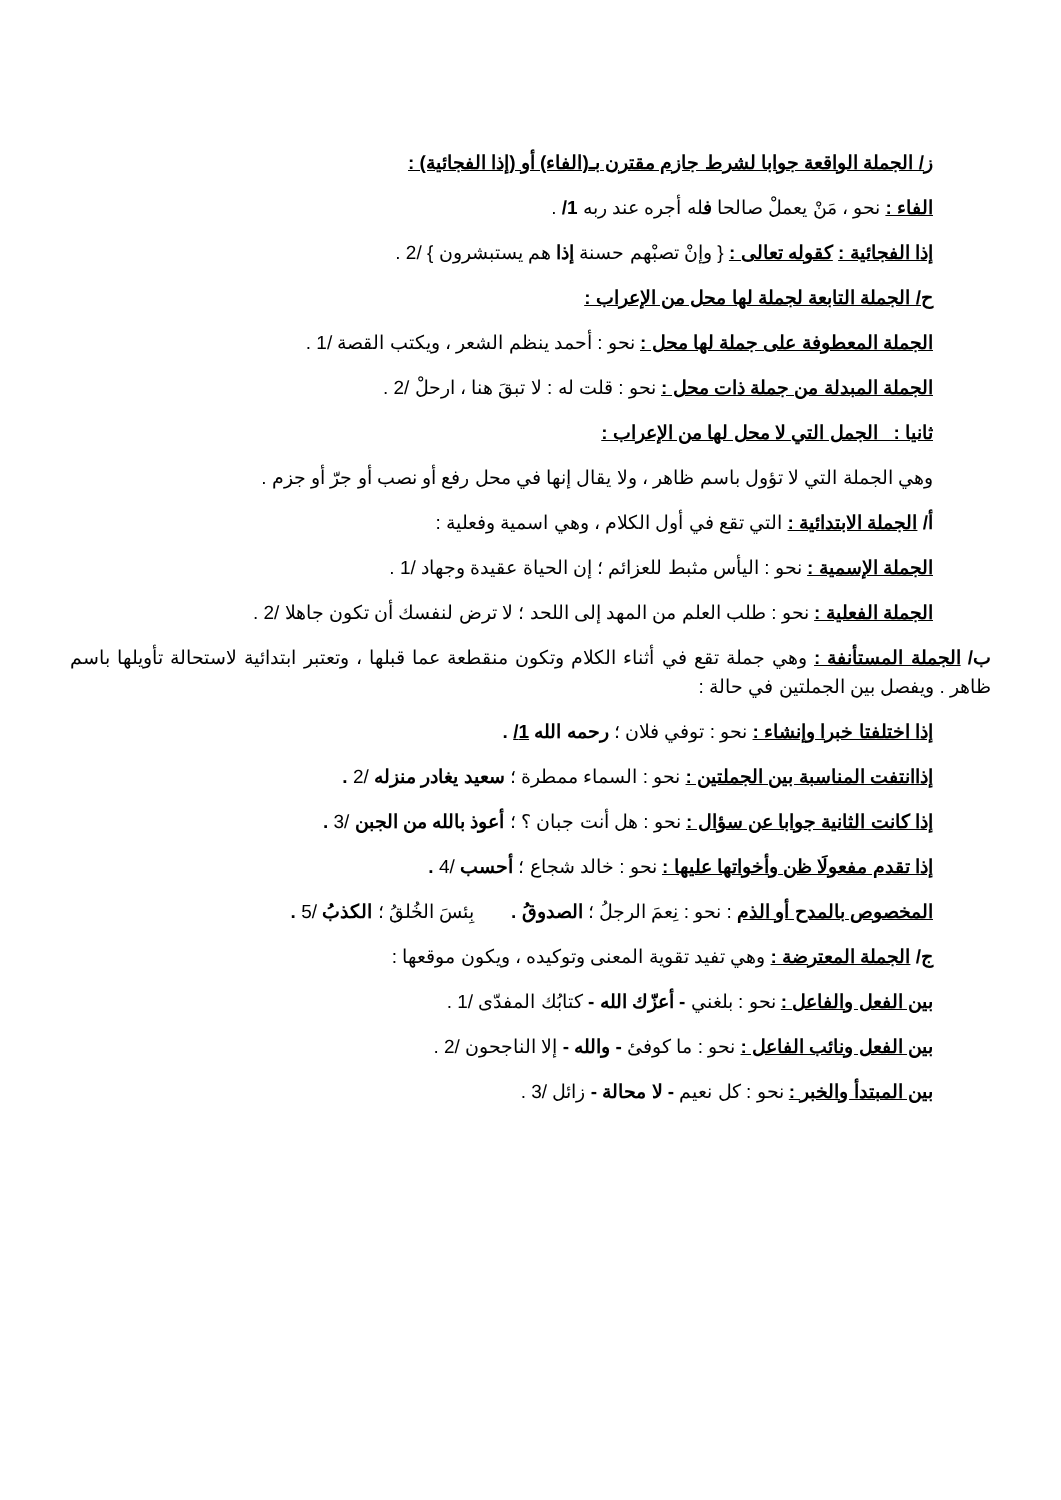ز/ الجملة الواقعة جوابا لشرط جازم مقترن بـ(الفاء) أو (إذا الفجائية) :
الفاء : نحو ، مَنْ يعملْ صالحا فله أجره عند ربه 1/ .
إذا الفجائية : كقوله تعالى : { وإنْ تصبْهم حسنة إذا هم يستبشرون } /2 .
ح/ الجملة التابعة لجملة لها محل من الإعراب :
الجملة المعطوفة على جملة لها محل : نحو : أحمد ينظم الشعر ، ويكتب القصة /1 .
الجملة المبدلة من جملة ذات محل : نحو : قلت له : لا تبقَ هنا ، ارحلْ /2 .
ثانيا : الجمل التي لا محل لها من الإعراب :
وهي الجملة التي لا تؤول باسم ظاهر ، ولا يقال إنها في محل رفع أو نصب أو جرّ أو جزم .
أ/ الجملة الابتدائية : التي تقع في أول الكلام ، وهي اسمية وفعلية :
الجملة الإسمية : نحو : اليأس مثبط للعزائم ؛ إن الحياة عقيدة وجهاد /1 .
الجملة الفعلية : نحو : طلب العلم من المهد إلى اللحد ؛ لا ترض لنفسك أن تكون جاهلا /2 .
ب/ الجملة المستأنفة : وهي جملة تقع في أثناء الكلام وتكون منقطعة عما قبلها ، وتعتبر ابتدائية لاستحالة تأويلها باسم ظاهر . ويفصل بين الجملتين في حالة :
إذا اختلفتا خبرا وإنشاء : نحو : توفي فلان ؛ رحمه الله 1/ .
إذاانتفت المناسبة بين الجملتين : نحو : السماء ممطرة ؛ سعيد يغادر منزله /2 .
إذا كانت الثانية جوابا عن سؤال : نحو : هل أنت جبان ؟ ؛ أعوذ بالله من الجبن /3 .
إذا تقدم مفعولَا ظن وأخواتها عليها : نحو : خالد شجاع ؛ أحسب /4 .
المخصوص بالمدح أو الذم : نحو : نِعمَ الرجلُ ؛ الصدوقُ . بِئسَ الخُلقُ ؛ الكذبُ /5 .
ج/ الجملة المعترضة : وهي تفيد تقوية المعنى وتوكيده ، ويكون موقعها :
بين الفعل والفاعل : نحو : بلغني - أعزّك الله - كتابُك المفدّى /1 .
بين الفعل ونائب الفاعل : نحو : ما كوفئ - والله - إلا الناجحون /2 .
بين المبتدأ والخبر : نحو : كل نعيم - لا محالة - زائل /3 .